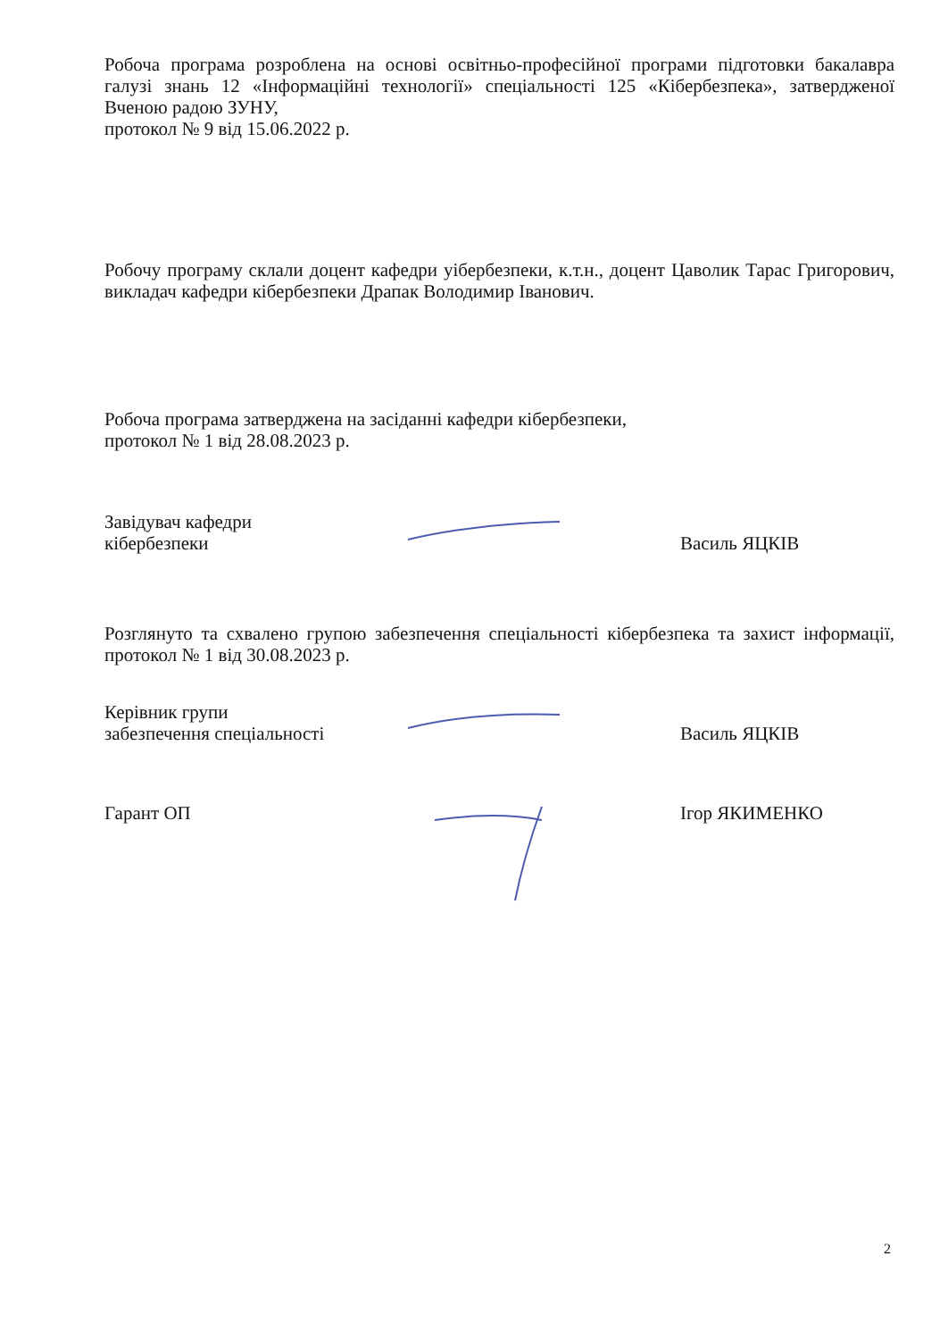Робоча програма розроблена на основі освітньо-професійної програми підготовки бакалавра галузі знань 12 «Інформаційні технології» спеціальності 125 «Кібербезпека», затвердженої Вченою радою ЗУНУ,
протокол № 9 від 15.06.2022 р.
Робочу програму склали доцент кафедри уібербезпеки, к.т.н., доцент Цаволик Тарас Григорович, викладач кафедри кібербезпеки Драпак Володимир Іванович.
Робоча програма затверджена на засіданні кафедри кібербезпеки,
протокол № 1 від 28.08.2023 р.
Завідувач кафедри
кібербезпеки
Василь ЯЦКІВ
Розглянуто та схвалено групою забезпечення спеціальності кібербезпека та захист інформації, протокол № 1 від 30.08.2023 р.
Керівник групи
забезпечення спеціальності
Василь ЯЦКІВ
Гарант ОП Ігор ЯКИМЕНКО
2